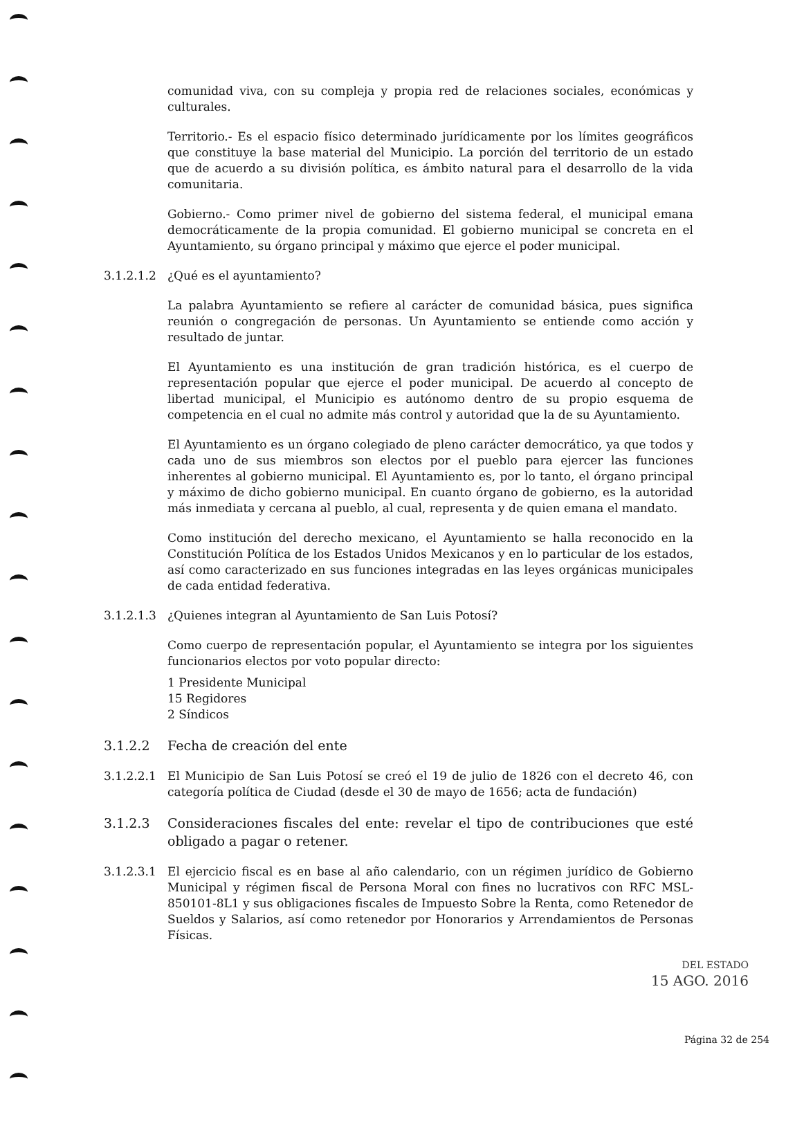comunidad viva, con su compleja y propia red de relaciones sociales, económicas y culturales.
Territorio.- Es el espacio físico determinado jurídicamente por los límites geográficos que constituye la base material del Municipio. La porción del territorio de un estado que de acuerdo a su división política, es ámbito natural para el desarrollo de la vida comunitaria.
Gobierno.- Como primer nivel de gobierno del sistema federal, el municipal emana democráticamente de la propia comunidad. El gobierno municipal se concreta en el Ayuntamiento, su órgano principal y máximo que ejerce el poder municipal.
3.1.2.1.2 ¿Qué es el ayuntamiento?
La palabra Ayuntamiento se refiere al carácter de comunidad básica, pues significa reunión o congregación de personas. Un Ayuntamiento se entiende como acción y resultado de juntar.
El Ayuntamiento es una institución de gran tradición histórica, es el cuerpo de representación popular que ejerce el poder municipal. De acuerdo al concepto de libertad municipal, el Municipio es autónomo dentro de su propio esquema de competencia en el cual no admite más control y autoridad que la de su Ayuntamiento.
El Ayuntamiento es un órgano colegiado de pleno carácter democrático, ya que todos y cada uno de sus miembros son electos por el pueblo para ejercer las funciones inherentes al gobierno municipal. El Ayuntamiento es, por lo tanto, el órgano principal y máximo de dicho gobierno municipal. En cuanto órgano de gobierno, es la autoridad más inmediata y cercana al pueblo, al cual, representa y de quien emana el mandato.
Como institución del derecho mexicano, el Ayuntamiento se halla reconocido en la Constitución Política de los Estados Unidos Mexicanos y en lo particular de los estados, así como caracterizado en sus funciones integradas en las leyes orgánicas municipales de cada entidad federativa.
3.1.2.1.3 ¿Quienes integran al Ayuntamiento de San Luis Potosí?
Como cuerpo de representación popular, el Ayuntamiento se integra por los siguientes funcionarios electos por voto popular directo:
1 Presidente Municipal
15 Regidores
2 Síndicos
3.1.2.2 Fecha de creación del ente
3.1.2.2.1 El Municipio de San Luis Potosí se creó el 19 de julio de 1826 con el decreto 46, con categoría política de Ciudad (desde el 30 de mayo de 1656; acta de fundación)
3.1.2.3 Consideraciones fiscales del ente: revelar el tipo de contribuciones que esté obligado a pagar o retener.
3.1.2.3.1 El ejercicio fiscal es en base al año calendario, con un régimen jurídico de Gobierno Municipal y régimen fiscal de Persona Moral con fines no lucrativos con RFC MSL-850101-8L1 y sus obligaciones fiscales de Impuesto Sobre la Renta, como Retenedor de Sueldos y Salarios, así como retenedor por Honorarios y Arrendamientos de Personas Físicas.
DEL ESTADO
15 AGO. 2016
Página 32 de 254